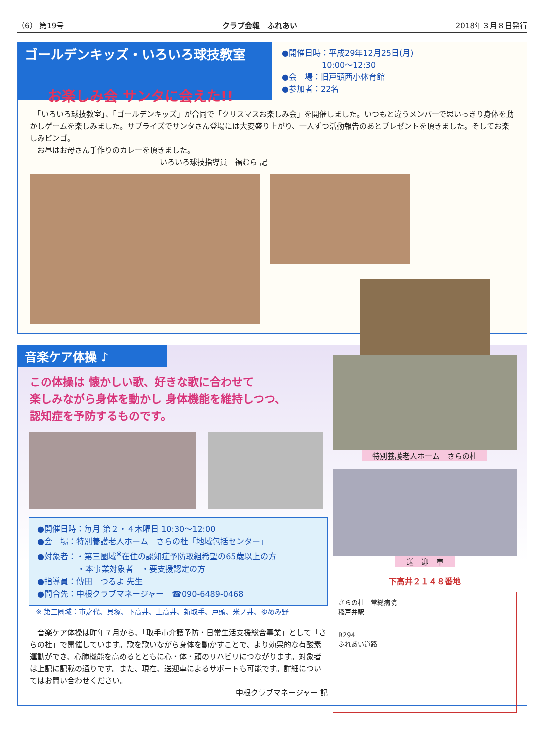（6） 第19号 クラブ会報　ふれあい 2018年３月８日発行
ゴールデンキッズ・いろいろ球技教室
●開催日時：平成29年12月25日(月)
　　　　　10:00〜12:30
●会　場：旧戸頭西小体育館
●参加者：22名
お楽しみ会 サンタに会えた!!
　「いろいろ球技教室」、「ゴールデンキッズ」が合同で「クリスマスお楽しみ会」を開催しました。いつもと違うメンバーで思いっきり身体を動かしゲームを楽しみました。サプライズでサンタさん登場には大変盛り上がり、一人ずつ活動報告のあとプレゼントを頂きました。そしてお楽しみビンゴ。
　お昼はお母さん手作りのカレーを頂きました。
いろいろ球技指導員　福むら 記
音楽ケア体操 ♪
この体操は 懐かしい歌、好きな歌に合わせて
楽しみながら身体を動かし 身体機能を維持しつつ、
認知症を予防するものです。
●開催日時：毎月 第２・４木曜日 10:30〜12:00
●会　場：特別養護老人ホーム　さらの杜「地域包括センター」
●対象者：・第三圏域<sup>※</sup>在住の認知症予防取組希望の65歳以上の方
　　　　　・本事業対象者　・要支援認定の方
●指導員：傳田　つるよ 先生
●問合先：中根クラブマネージャー　☎090-6489-0468
※ 第三圏域：市之代、貝塚、下高井、上高井、新取手、戸頭、米ノ井、ゆめみ野
　音楽ケア体操は昨年７月から、「取手市介護予防・日常生活支援総合事業」として「さらの杜」で開催しています。歌を歌いながら身体を動かすことで、より効果的な有酸素運動ができ、心肺機能を高めるとともに心・体・頭のリハビリにつながります。対象者は上記に記載の通りです。また、現在、送迎車によるサポートも可能です。詳細についてはお問い合わせください。
中根クラブマネージャー 記
特別養護老人ホーム　さらの杜
送　迎　車
下高井２１４８番地
さらの杜　常総病院
稲戸井駅
R294
ふれあい道路